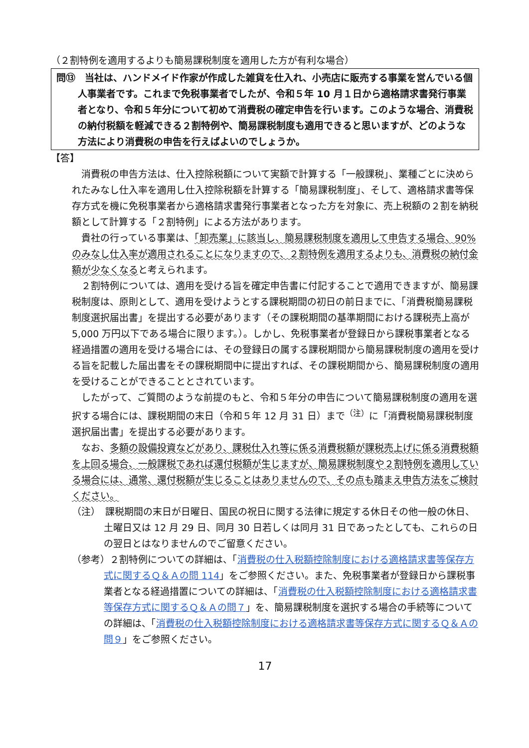（２割特例を適用するよりも簡易課税制度を適用した方が有利な場合）
問⑬　当社は、ハンドメイド作家が作成した雑貨を仕入れ、小売店に販売する事業を営んでいる個人事業者です。これまで免税事業者でしたが、令和５年 10 月１日から適格請求書発行事業者となり、令和５年分について初めて消費税の確定申告を行います。このような場合、消費税の納付税額を軽減できる２割特例や、簡易課税制度も適用できると思いますが、どのような方法により消費税の申告を行えばよいのでしょうか。
【答】
消費税の申告方法は、仕入控除税額について実額で計算する「一般課税」、業種ごとに決められたみなし仕入率を適用し仕入控除税額を計算する「簡易課税制度」、そして、適格請求書等保存方式を機に免税事業者から適格請求書発行事業者となった方を対象に、売上税額の２割を納税額として計算する「２割特例」による方法があります。
貴社の行っている事業は、「卸売業」に該当し、簡易課税制度を適用して申告する場合、90%のみなし仕入率が適用されることになりますので、２割特例を適用するよりも、消費税の納付金額が少なくなると考えられます。
２割特例については、適用を受ける旨を確定申告書に付記することで適用できますが、簡易課税制度は、原則として、適用を受けようとする課税期間の初日の前日までに、「消費税簡易課税制度選択届出書」を提出する必要があります（その課税期間の基準期間における課税売上高が 5,000 万円以下である場合に限ります。）。しかし、免税事業者が登録日から課税事業者となる経過措置の適用を受ける場合には、その登録日の属する課税期間から簡易課税制度の適用を受ける旨を記載した届出書をその課税期間中に提出すれば、その課税期間から、簡易課税制度の適用を受けることができることとされています。
したがって、ご質問のような前提のもと、令和５年分の申告について簡易課税制度の適用を選択する場合には、課税期間の末日（令和５年 12 月 31 日）まで<sup>（注）</sup>に「消費税簡易課税制度選択届出書」を提出する必要があります。
なお、多額の設備投資などがあり、課税仕入れ等に係る消費税額が課税売上げに係る消費税額を上回る場合、一般課税であれば還付税額が生じますが、簡易課税制度や２割特例を適用している場合には、通常、還付税額が生じることはありませんので、その点も踏まえ申告方法をご検討ください。
（注）　課税期間の末日が日曜日、国民の祝日に関する法律に規定する休日その他一般の休日、土曜日又は 12 月 29 日、同月 30 日若しくは同月 31 日であったとしても、これらの日の翌日とはなりませんのでご留意ください。
（参考）２割特例についての詳細は、「消費税の仕入税額控除制度における適格請求書等保存方式に関するＱ＆Ａの問 114」をご参照ください。また、免税事業者が登録日から課税事業者となる経過措置についての詳細は、「消費税の仕入税額控除制度における適格請求書等保存方式に関するＱ＆Ａの問７」を、簡易課税制度を選択する場合の手続等についての詳細は、「消費税の仕入税額控除制度における適格請求書等保存方式に関するＱ＆Ａの問９」をご参照ください。
17